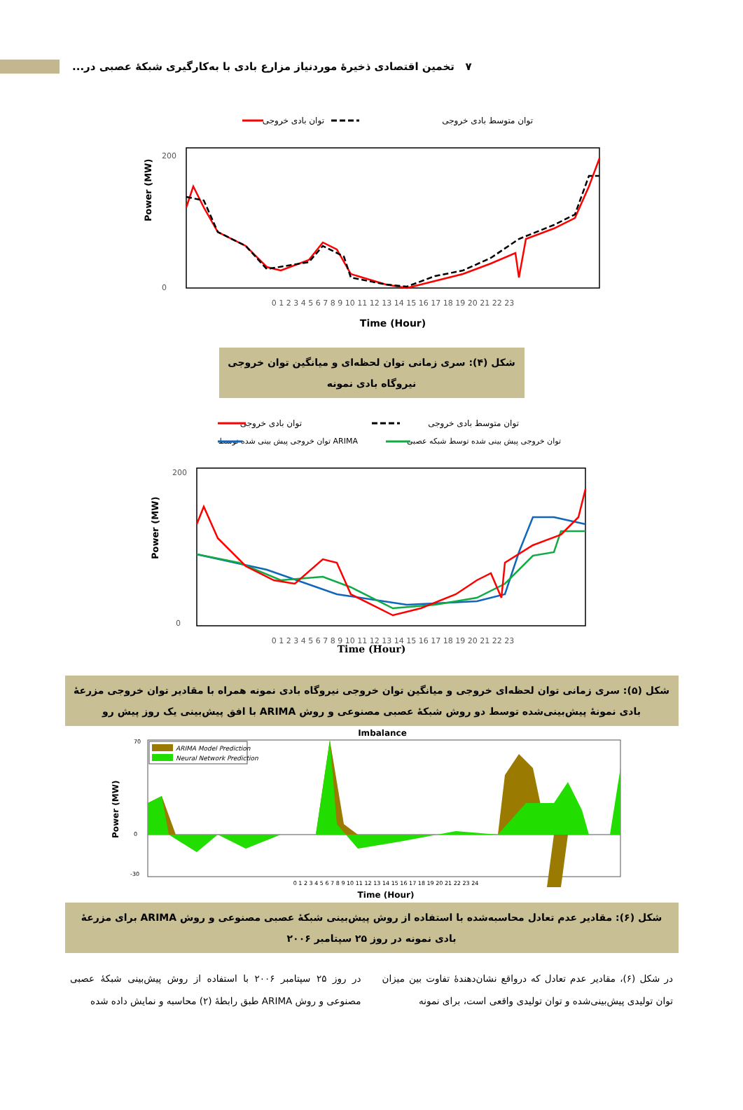۷ تخمین اقتصادی ذخیرهٔ موردنیاز مزارع بادی با به‌کارگیری شبکهٔ عصبی در...
توان متوسط بادی خروجی
توان بادی خروجی
200
0
Power (MW)
0 1 2 3 4 5 6 7 8 9 10 11 12 13 14 15 16 17 18 19 20 21 22 23
Time (Hour)
شکل (۴): سری زمانی توان لحظه‌ای و میانگین توان خروجی نیروگاه بادی نمونه
توان متوسط بادی خروجی
توان بادی خروجی
توان خروجی پیش بینی شده توسط شبکه عصبی
توان خروجی پیش بینی شده توسط ARIMA
200
0
Power (MW)
0 1 2 3 4 5 6 7 8 9 10 11 12 13 14 15 16 17 18 19 20 21 22 23
Time (Hour)
شکل (۵): سری زمانی توان لحظه‌ای خروجی و میانگین توان خروجی نیروگاه بادی نمونه همراه با مقادیر توان خروجی مزرعهٔ بادی نمونهٔ پیش‌بینی‌شده توسط دو روش شبکهٔ عصبی مصنوعی و روش ARIMA با افق پیش‌بینی یک روز پیش رو
Imbalance
ARIMA Model Prediction
Neural Network Prediction
70
0
-30
Power (MW)
0 1 2 3 4 5 6 7 8 9 10 11 12 13 14 15 16 17 18 19 20 21 22 23 24
Time (Hour)
شکل (۶): مقادیر عدم تعادل محاسبه‌شده با استفاده از روش پیش‌بینی شبکهٔ عصبی مصنوعی و روش ARIMA برای مزرعهٔ بادی نمونه در روز ۲۵ سپتامبر ۲۰۰۶
در شکل (۶)، مقادیر عدم تعادل که درواقع نشان‌دهندهٔ تفاوت بین میزان توان تولیدی پیش‌بینی‌شده و توان تولیدی واقعی است، برای نمونه
در روز ۲۵ سپتامبر ۲۰۰۶ با استفاده از روش پیش‌بینی شبکهٔ عصبی مصنوعی و روش ARIMA طبق رابطهٔ (۲) محاسبه و نمایش داده شده